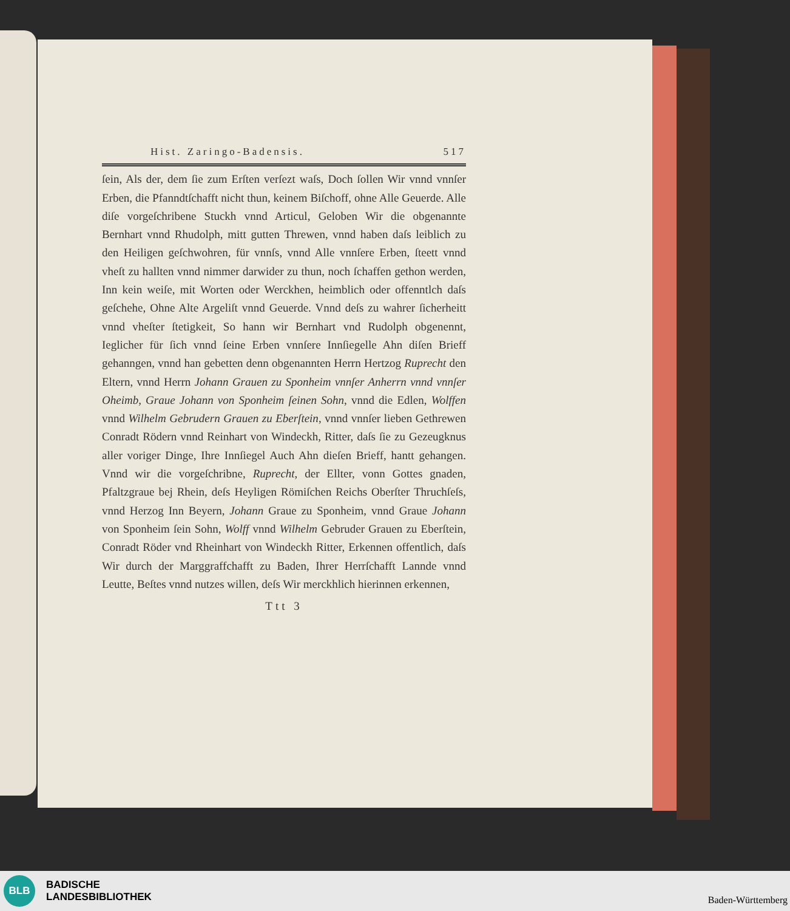Hist. Zaringo-Badensis. 517
ſein, Als der, dem ſie zum Erſten verſezt waſs, Doch ſollen Wir vnnd vnnſer Erben, die Pfanndtſchafft nicht thun, keinem Biſchoff, ohne Alle Geuerde. Alle diſe vorgeſchribene Stuckh vnnd Articul, Geloben Wir die obgenannte Bernhart vnnd Rhudolph, mitt gutten Threwen, vnnd haben daſs leiblich zu den Heiligen geſchwohren, für vnnſs, vnnd Alle vnnſere Erben, ſteett vnnd vheſt zu hallten vnnd nimmer darwider zu thun, noch ſchaffen gethon werden, Inn kein weiſe, mit Worten oder Werckhen, heimblich oder offenntlch daſs geſchehe, Ohne Alte Argeliſt vnnd Geuerde. Vnnd deſs zu wahrer ſicherheitt vnnd vheſter ſtetigkeit, So hann wir Bernhart vnd Rudolph obgenennt, Ieglicher für ſich vnnd ſeine Erben vnnſere Innſiegelle Ahn diſen Brieff gehanngen, vnnd han gebetten denn obgenannten Herrn Hertzog Ruprecht den Eltern, vnnd Herrn Johann Grauen zu Sponheim vnnſer Anherrn vnnd vnnſer Oheimb, Graue Johann von Sponheim ſeinen Sohn, vnnd die Edlen, Wolffen vnnd Wilhelm Gebrudern Grauen zu Eberſtein, vnnd vnnſer lieben Gethrewen Conradt Rödern vnnd Reinhart von Windeckh, Ritter, daſs ſie zu Gezeugknus aller voriger Dinge, Ihre Innſiegel Auch Ahn dieſen Brieff, hantt gehangen. Vnnd wir die vorgeſchribne, Ruprecht, der Ellter, vonn Gottes gnaden, Pfaltzgraue bej Rhein, deſs Heyligen Römiſchen Reichs Oberſter Thruchſeſs, vnnd Herzog Inn Beyern, Johann Graue zu Sponheim, vnnd Graue Johann von Sponheim ſein Sohn, Wolff vnnd Wilhelm Gebruder Grauen zu Eberſtein, Conradt Röder vnd Rheinhart von Windeckh Ritter, Erkennen offentlich, daſs Wir durch der Marggraffchafft zu Baden, Ihrer Herrſchafft Lannde vnnd Leutte, Beſtes vnnd nutzes willen, deſs Wir merckhlich hierinnen erkennen,
Ttt 3
BLB
BADISCHE
LANDESBIBLIOTHEK
Baden-Württemberg